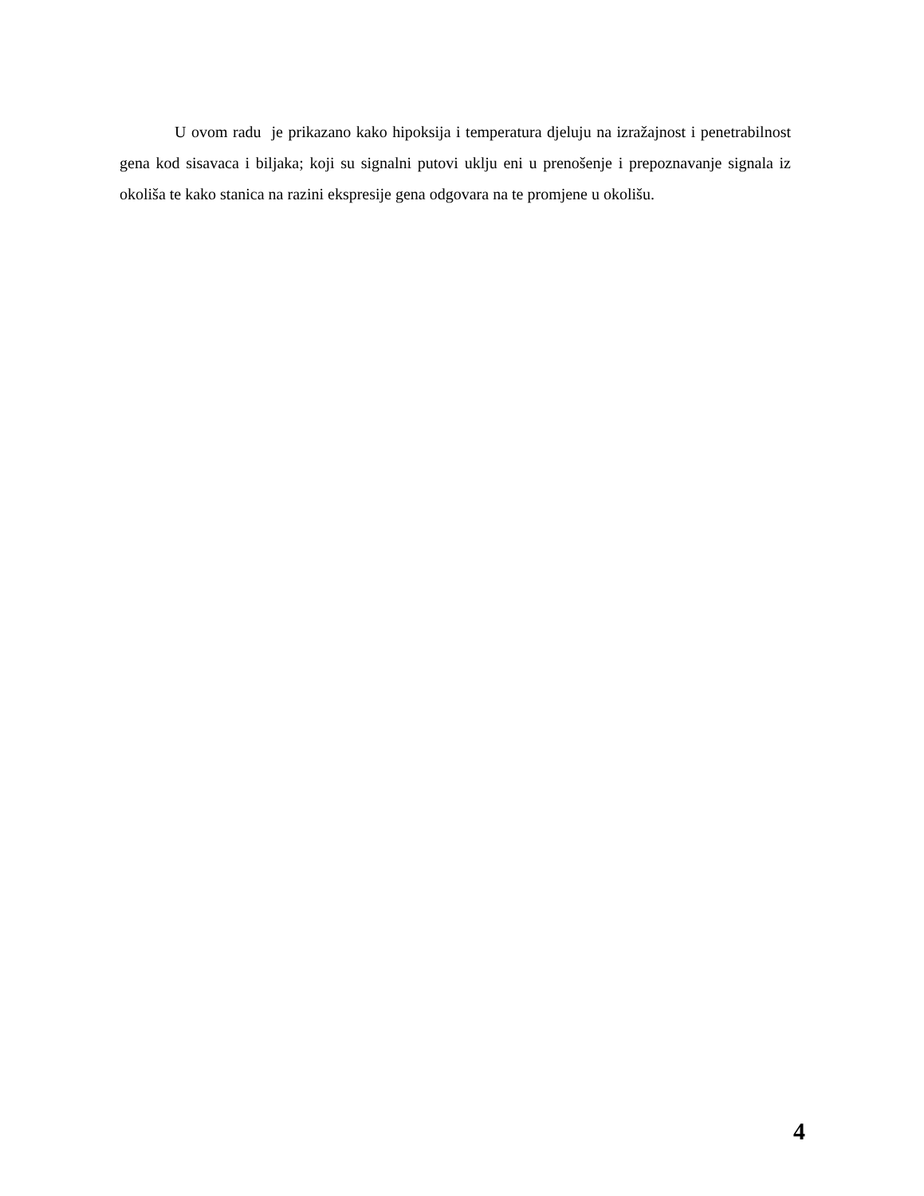U ovom radu je prikazano kako hipoksija i temperatura djeluju na izražajnost i penetrabilnost gena kod sisavaca i biljaka; koji su signalni putovi uklju eni u prenošenje i prepoznavanje signala iz okoliša te kako stanica na razini ekspresije gena odgovara na te promjene u okolišu.
4